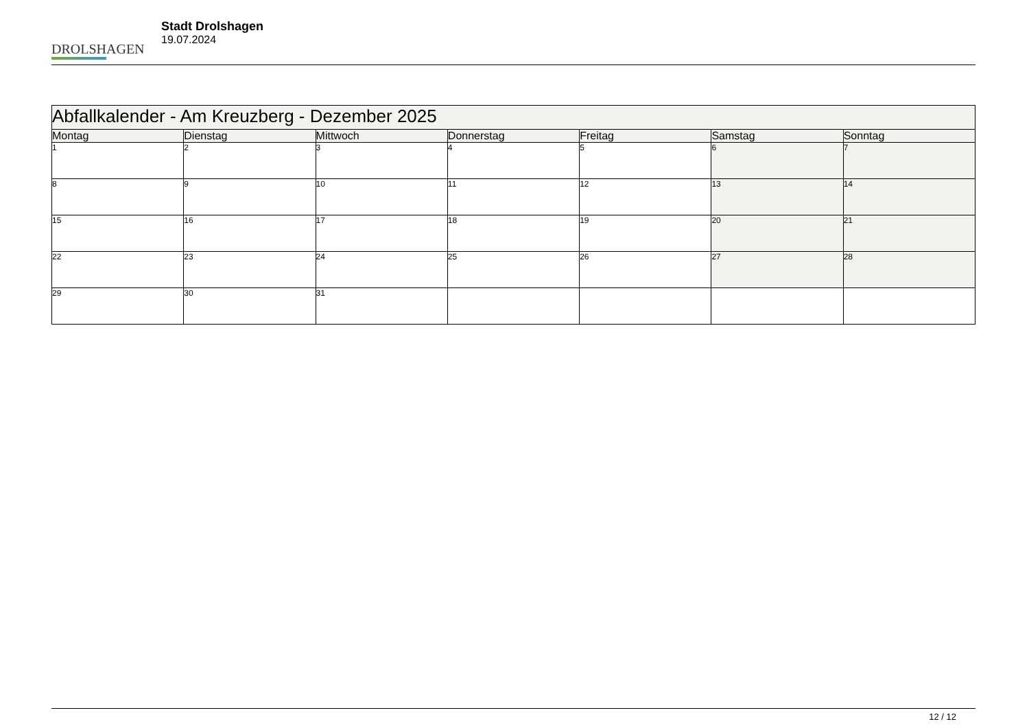DROLSHAGEN
Stadt Drolshagen
19.07.2024
| Abfallkalender - Am Kreuzberg - Dezember 2025 | | | | | | |
| --- | --- | --- | --- | --- | --- | --- |
| Montag | Dienstag | Mittwoch | Donnerstag | Freitag | Samstag | Sonntag |
| 1 | 2 | 3 | 4 | 5 | 6 | 7 |
| 8 | 9 | 10 | 11 | 12 | 13 | 14 |
| 15 | 16 | 17 | 18 | 19 | 20 | 21 |
| 22 | 23 | 24 | 25 | 26 | 27 | 28 |
| 29 | 30 | 31 | | | | |
12 / 12